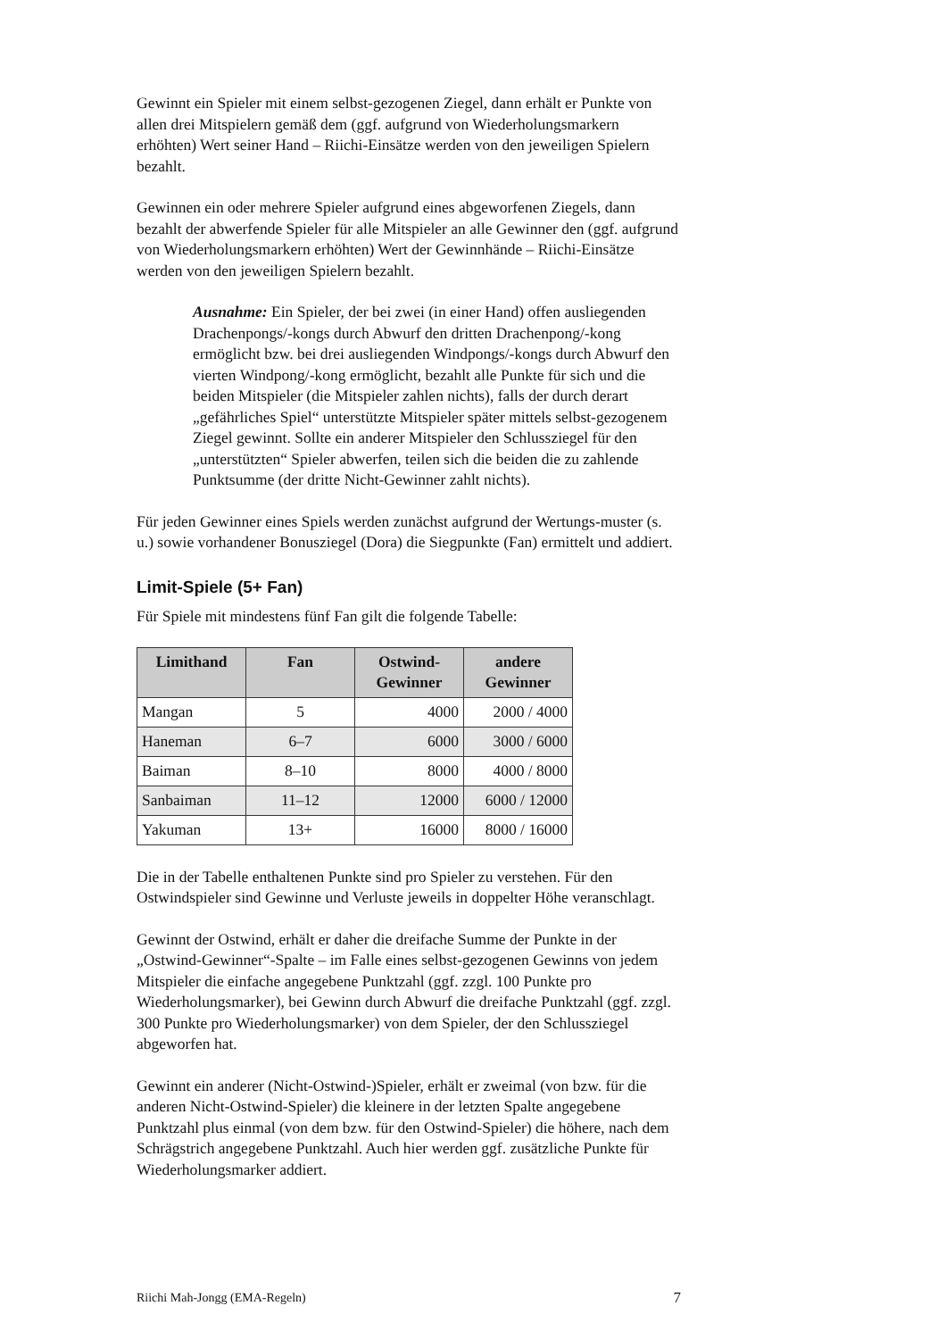Gewinnt ein Spieler mit einem selbst-gezogenen Ziegel, dann erhält er Punkte von allen drei Mitspielern gemäß dem (ggf. aufgrund von Wiederholungsmarkern erhöhten) Wert seiner Hand – Riichi-Einsätze werden von den jeweiligen Spielern bezahlt.
Gewinnen ein oder mehrere Spieler aufgrund eines abgeworfenen Ziegels, dann bezahlt der abwerfende Spieler für alle Mitspieler an alle Gewinner den (ggf. aufgrund von Wiederholungsmarkern erhöhten) Wert der Gewinnhände – Riichi-Einsätze werden von den jeweiligen Spielern bezahlt.
Ausnahme: Ein Spieler, der bei zwei (in einer Hand) offen ausliegenden Drachenpongs/-kongs durch Abwurf den dritten Drachenpong/-kong ermöglicht bzw. bei drei ausliegenden Windpongs/-kongs durch Abwurf den vierten Windpong/-kong ermöglicht, bezahlt alle Punkte für sich und die beiden Mitspieler (die Mitspieler zahlen nichts), falls der durch derart „gefährliches Spiel“ unterstützte Mitspieler später mittels selbst-gezogenem Ziegel gewinnt. Sollte ein anderer Mitspieler den Schlussziegel für den „unterstützten“ Spieler abwerfen, teilen sich die beiden die zu zahlende Punktsumme (der dritte Nicht-Gewinner zahlt nichts).
Für jeden Gewinner eines Spiels werden zunächst aufgrund der Wertungs-muster (s. u.) sowie vorhandener Bonusziegel (Dora) die Siegpunkte (Fan) ermittelt und addiert.
Limit-Spiele (5+ Fan)
Für Spiele mit mindestens fünf Fan gilt die folgende Tabelle:
| Limithand | Fan | Ostwind- Gewinner | andere Gewinner |
| --- | --- | --- | --- |
| Mangan | 5 | 4000 | 2000 / 4000 |
| Haneman | 6–7 | 6000 | 3000 / 6000 |
| Baiman | 8–10 | 8000 | 4000 / 8000 |
| Sanbaiman | 11–12 | 12000 | 6000 / 12000 |
| Yakuman | 13+ | 16000 | 8000 / 16000 |
Die in der Tabelle enthaltenen Punkte sind pro Spieler zu verstehen. Für den Ostwindspieler sind Gewinne und Verluste jeweils in doppelter Höhe veranschlagt.
Gewinnt der Ostwind, erhält er daher die dreifache Summe der Punkte in der „Ostwind-Gewinner“-Spalte – im Falle eines selbst-gezogenen Gewinns von jedem Mitspieler die einfache angegebene Punktzahl (ggf. zzgl. 100 Punkte pro Wiederholungsmarker), bei Gewinn durch Abwurf die dreifache Punktzahl (ggf. zzgl. 300 Punkte pro Wiederholungsmarker) von dem Spieler, der den Schlussziegel abgeworfen hat.
Gewinnt ein anderer (Nicht-Ostwind-)Spieler, erhält er zweimal (von bzw. für die anderen Nicht-Ostwind-Spieler) die kleinere in der letzten Spalte angegebene Punktzahl plus einmal (von dem bzw. für den Ostwind-Spieler) die höhere, nach dem Schrägstrich angegebene Punktzahl. Auch hier werden ggf. zusätzliche Punkte für Wiederholungsmarker addiert.
Riichi Mah-Jongg (EMA-Regeln) 7